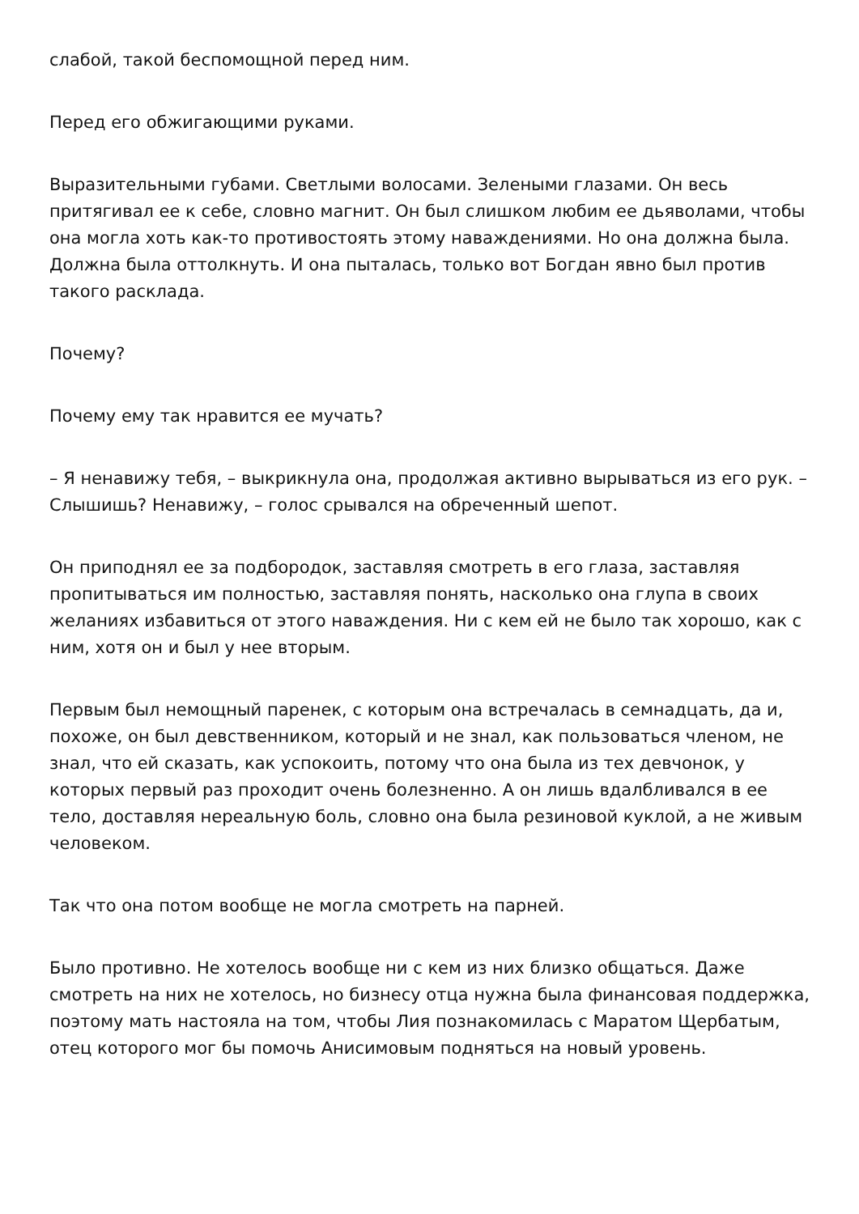слабой, такой беспомощной перед ним.
Перед его обжигающими руками.
Выразительными губами. Светлыми волосами. Зелеными глазами. Он весь притягивал ее к себе, словно магнит. Он был слишком любим ее дьяволами, чтобы она могла хоть как-то противостоять этому наваждениями. Но она должна была. Должна была оттолкнуть. И она пыталась, только вот Богдан явно был против такого расклада.
Почему?
Почему ему так нравится ее мучать?
– Я ненавижу тебя, – выкрикнула она, продолжая активно вырываться из его рук. – Слышишь? Ненавижу, – голос срывался на обреченный шепот.
Он приподнял ее за подбородок, заставляя смотреть в его глаза, заставляя пропитываться им полностью, заставляя понять, насколько она глупа в своих желаниях избавиться от этого наваждения. Ни с кем ей не было так хорошо, как с ним, хотя он и был у нее вторым.
Первым был немощный паренек, с которым она встречалась в семнадцать, да и, похоже, он был девственником, который и не знал, как пользоваться членом, не знал, что ей сказать, как успокоить, потому что она была из тех девчонок, у которых первый раз проходит очень болезненно. А он лишь вдалбливался в ее тело, доставляя нереальную боль, словно она была резиновой куклой, а не живым человеком.
Так что она потом вообще не могла смотреть на парней.
Было противно. Не хотелось вообще ни с кем из них близко общаться. Даже смотреть на них не хотелось, но бизнесу отца нужна была финансовая поддержка, поэтому мать настояла на том, чтобы Лия познакомилась с Маратом Щербатым, отец которого мог бы помочь Анисимовым подняться на новый уровень.